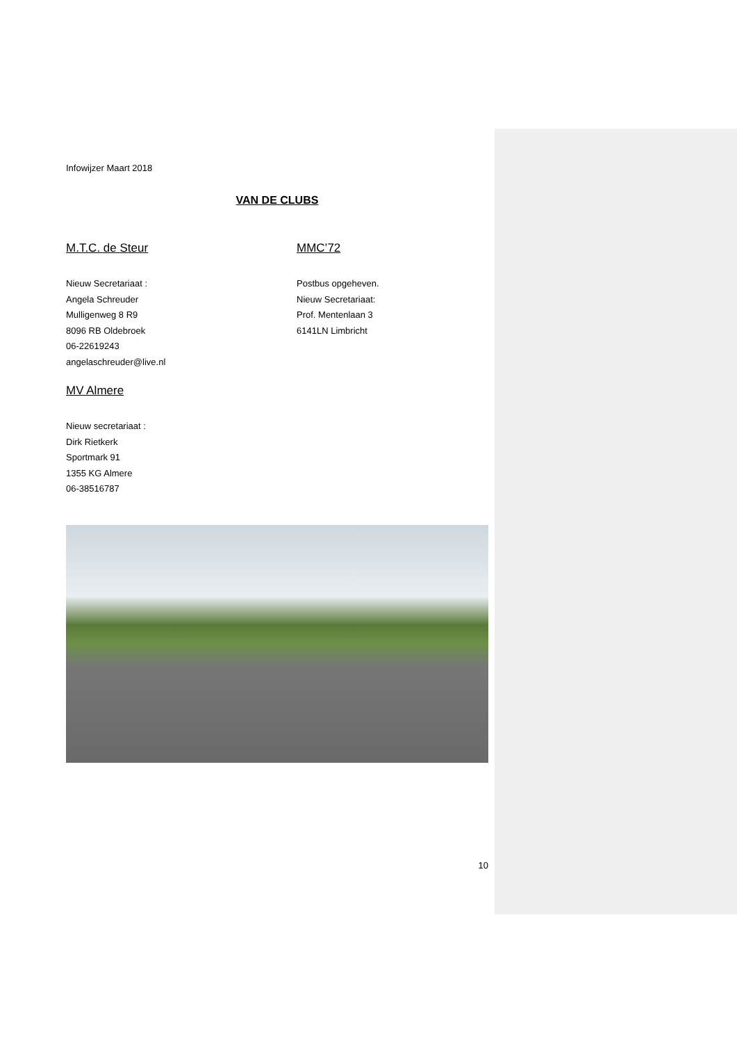Infowijzer Maart 2018
VAN DE CLUBS
M.T.C. de Steur
Nieuw Secretariaat :
Angela Schreuder
Mulligenweg 8 R9
8096 RB Oldebroek
06-22619243
angelaschreuder@live.nl
MV Almere
Nieuw secretariaat :
Dirk Rietkerk
Sportmark 91
1355 KG Almere
06-38516787
MMC’72
Postbus opgeheven.
Nieuw Secretariaat:
Prof. Mentenlaan 3
6141LN Limbricht
10